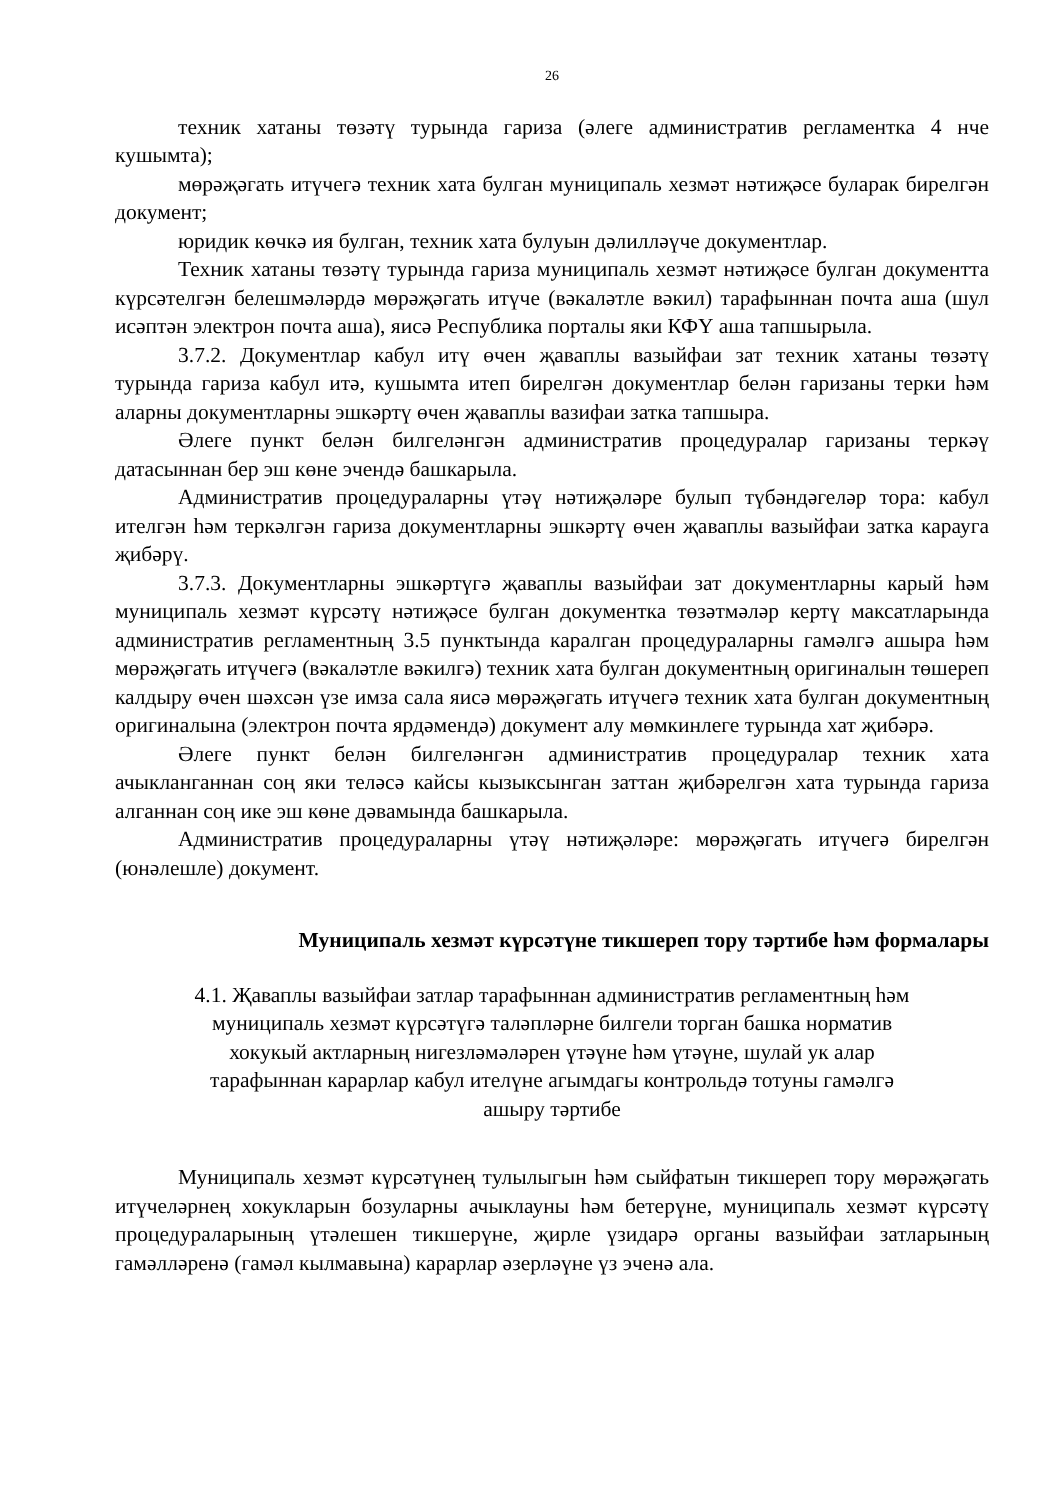26
техник хатаны төзәтү турында гариза (әлеге административ регламентка 4 нче кушымта);
мөрәҗәгать итүчегә техник хата булган муниципаль хезмәт нәтиҗәсе буларак бирелгән документ;
юридик көчкә ия булган, техник хата булуын дәлилләүче документлар.
Техник хатаны төзәтү турында гариза муниципаль хезмәт нәтиҗәсе булган документта күрсәтелгән белешмәләрдә мөрәҗәгать итүче (вәкаләтле вәкил) тарафыннан почта аша (шул исәптән электрон почта аша), яисә Республика порталы яки КФҮ аша тапшырыла.
3.7.2. Документлар кабул итү өчен җаваплы вазыйфаи зат техник хатаны төзәтү турында гариза кабул итә, кушымта итеп бирелгән документлар белән гаризаны терки һәм аларны документларны эшкәртү өчен җаваплы вазифаи затка тапшыра.
Әлеге пункт белән билгеләнгән административ процедуралар гаризаны теркәү датасыннан бер эш көне эчендә башкарыла.
Административ процедураларны үтәү нәтиҗәләре булып түбәндәгеләр тора: кабул ителгән һәм теркәлгән гариза документларны эшкәртү өчен җаваплы вазыйфаи затка карауга җибәрү.
3.7.3. Документларны эшкәртүгә җаваплы вазыйфаи зат документларны карый һәм муниципаль хезмәт күрсәтү нәтиҗәсе булган документка төзәтмәләр кертү максатларында административ регламентның 3.5 пунктында каралган процедураларны гамәлгә ашыра һәм мөрәҗәгать итүчегә (вәкаләтле вәкилгә) техник хата булган документның оригиналын төшереп калдыру өчен шәхсән үзе имза сала яисә мөрәҗәгать итүчегә техник хата булган документның оригиналына (электрон почта ярдәмендә) документ алу мөмкинлеге турында хат җибәрә.
Әлеге пункт белән билгеләнгән административ процедуралар техник хата ачыкланганнан соң яки теләсә кайсы кызыксынган заттан җибәрелгән хата турында гариза алганнан соң ике эш көне дәвамында башкарыла.
Административ процедураларны үтәү нәтиҗәләре: мөрәҗәгать итүчегә бирелгән (юнәлешле) документ.
Муниципаль хезмәт күрсәтүне тикшереп тору тәртибе һәм формалары
4.1. Җаваплы вазыйфаи затлар тарафыннан административ регламентның һәм
муниципаль хезмәт күрсәтүгә таләпләрне билгели торган башка норматив
хокукый актларның нигезләмәләрен үтәүне һәм үтәүне, шулай ук алар
тарафыннан карарлар кабул ителүне агымдагы контрольдә тотуны гамәлгә
ашыру тәртибе
Муниципаль хезмәт күрсәтүнең тулылыгын һәм сыйфатын тикшереп тору мөрәҗәгать итүчеләрнең хокукларын бозуларны ачыклауны һәм бетерүне, муниципаль хезмәт күрсәтү процедураларының үтәлешен тикшерүне, җирле үзидарә органы вазыйфаи затларының гамәлләренә (гамәл кылмавына) карарлар әзерләүне үз эченә ала.